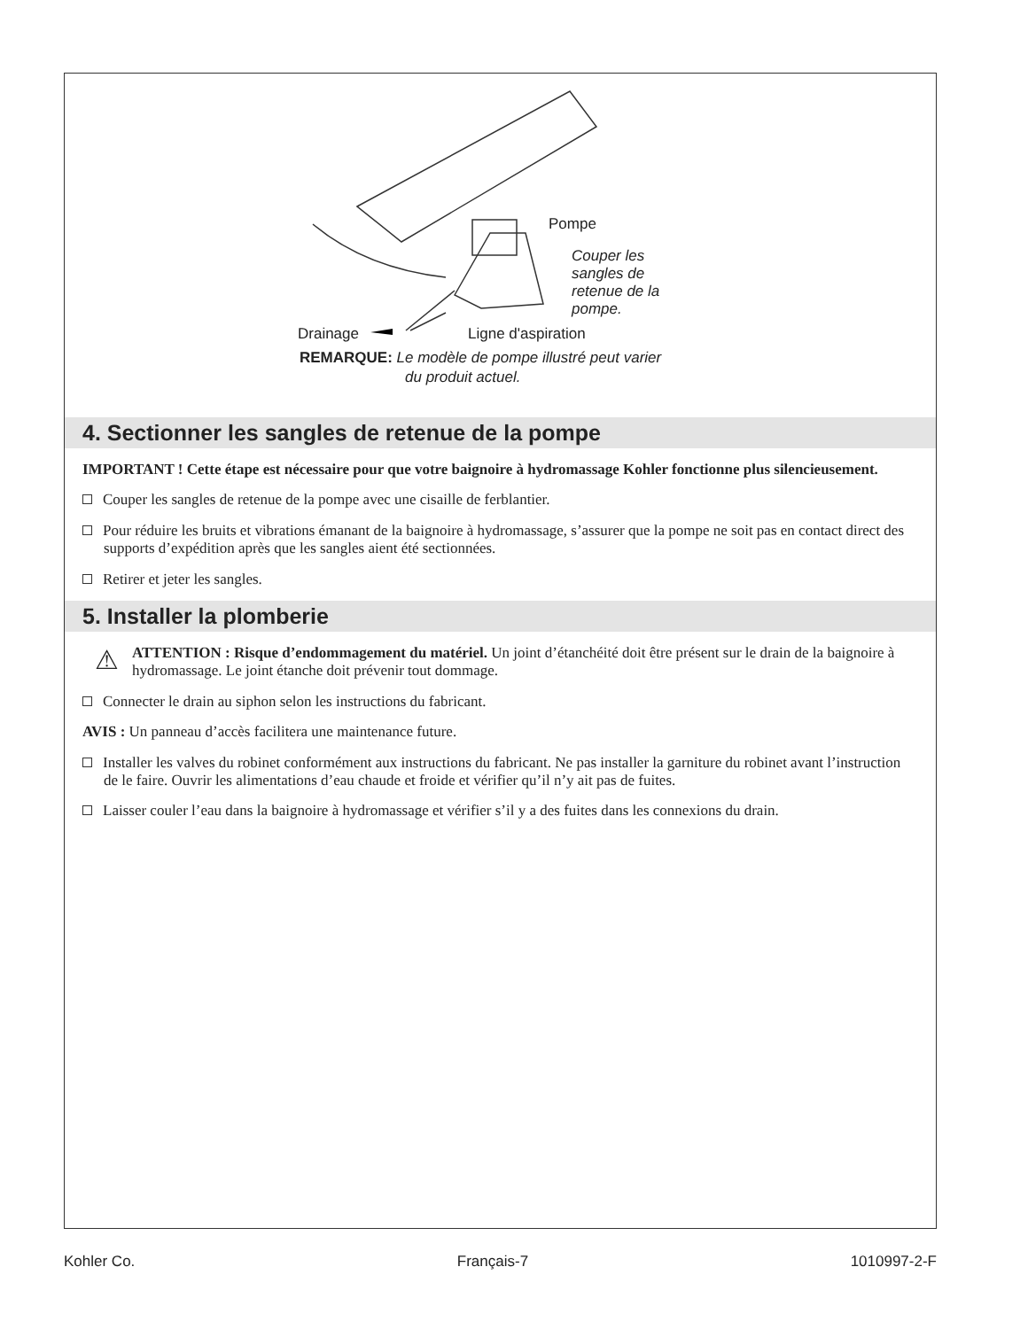Pompe
Couper les
sangles de
retenue de la
pompe.
Drainage Ligne d'aspiration
REMARQUE: Le modèle de pompe illustré peut varier
du produit actuel.
4. Sectionner les sangles de retenue de la pompe
IMPORTANT ! Cette étape est nécessaire pour que votre baignoire à hydromassage Kohler fonctionne plus silencieusement.
Couper les sangles de retenue de la pompe avec une cisaille de ferblantier.
Pour réduire les bruits et vibrations émanant de la baignoire à hydromassage, s’assurer que la pompe ne soit pas en contact direct des supports d’expédition après que les sangles aient été sectionnées.
Retirer et jeter les sangles.
5. Installer la plomberie
⚠ ATTENTION : Risque d’endommagement du matériel. Un joint d’étanchéité doit être présent sur le drain de la baignoire à hydromassage. Le joint étanche doit prévenir tout dommage.
Connecter le drain au siphon selon les instructions du fabricant.
AVIS : Un panneau d’accès facilitera une maintenance future.
Installer les valves du robinet conformément aux instructions du fabricant. Ne pas installer la garniture du robinet avant l’instruction de le faire. Ouvrir les alimentations d’eau chaude et froide et vérifier qu’il n’y ait pas de fuites.
Laisser couler l’eau dans la baignoire à hydromassage et vérifier s’il y a des fuites dans les connexions du drain.
Kohler Co. Français-7 1010997-2-F